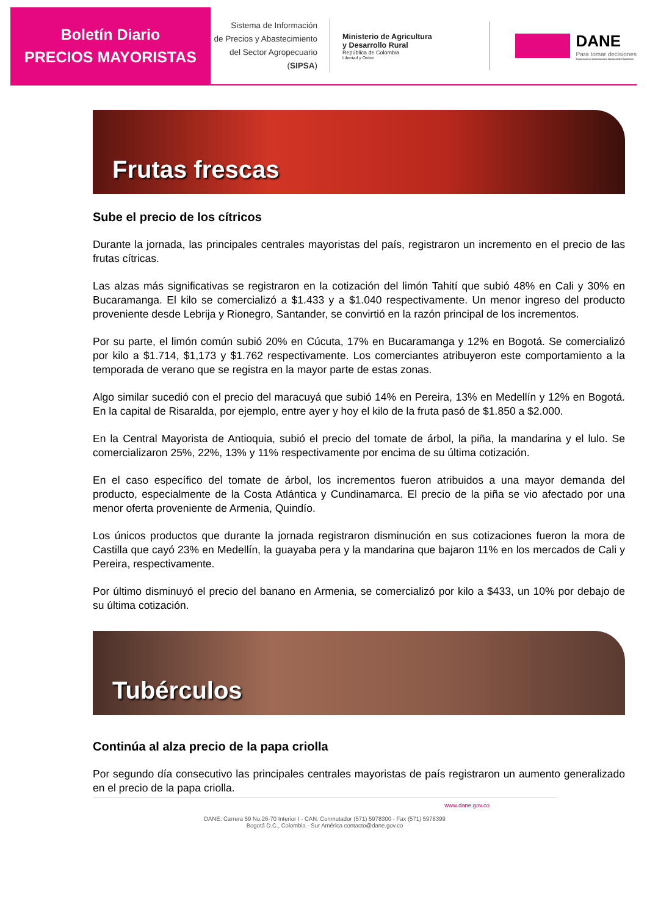Boletín Diario
PRECIOS MAYORISTAS
Sistema de Información
de Precios y Abastecimiento
del Sector Agropecuario
(SIPSA)
Ministerio de Agricultura
y Desarrollo Rural
República de Colombia
Libertad y Orden
DANE
Para tomar decisiones
Departamento Administrativo Nacional de Estadística
Frutas frescas
Sube el precio de los cítricos
Durante la jornada, las principales centrales mayoristas del país, registraron un incremento en el precio de las frutas cítricas.
Las alzas más significativas se registraron en la cotización del limón Tahití que subió 48% en Cali y 30% en Bucaramanga. El kilo se comercializó a $1.433 y a $1.040 respectivamente. Un menor ingreso del producto proveniente desde Lebrija y Rionegro, Santander, se convirtió en la razón principal de los incrementos.
Por su parte, el limón común subió 20% en Cúcuta, 17% en Bucaramanga y 12% en Bogotá. Se comercializó por kilo a $1.714, $1,173 y $1.762 respectivamente. Los comerciantes atribuyeron este comportamiento a la temporada de verano que se registra en la mayor parte de estas zonas.
Algo similar sucedió con el precio del maracuyá que subió 14% en Pereira, 13% en Medellín y 12% en Bogotá. En la capital de Risaralda, por ejemplo, entre ayer y hoy el kilo de la fruta pasó de $1.850 a $2.000.
En la Central Mayorista de Antioquia, subió el precio del tomate de árbol, la piña, la mandarina y el lulo. Se comercializaron 25%, 22%, 13% y 11% respectivamente por encima de su última cotización.
En el caso específico del tomate de árbol, los incrementos fueron atribuidos a una mayor demanda del producto, especialmente de la Costa Atlántica y Cundinamarca. El precio de la piña se vio afectado por una menor oferta proveniente de Armenia, Quindío.
Los únicos productos que durante la jornada registraron disminución en sus cotizaciones fueron la mora de Castilla que cayó 23% en Medellín, la guayaba pera y la mandarina que bajaron 11% en los mercados de Cali y Pereira, respectivamente.
Por último disminuyó el precio del banano en Armenia, se comercializó por kilo a $433, un 10% por debajo de su última cotización.
Tubérculos
Continúa al alza precio de la papa criolla
Por segundo día consecutivo las principales centrales mayoristas de país registraron un aumento generalizado en el precio de la papa criolla.
www.dane.gov.co
DANE: Carrera 59 No.26-70 Interior I - CAN. Conmutador (571) 5978300 - Fax (571) 5978399
Bogotá D.C., Colombia - Sur América contacto@dane.gov.co